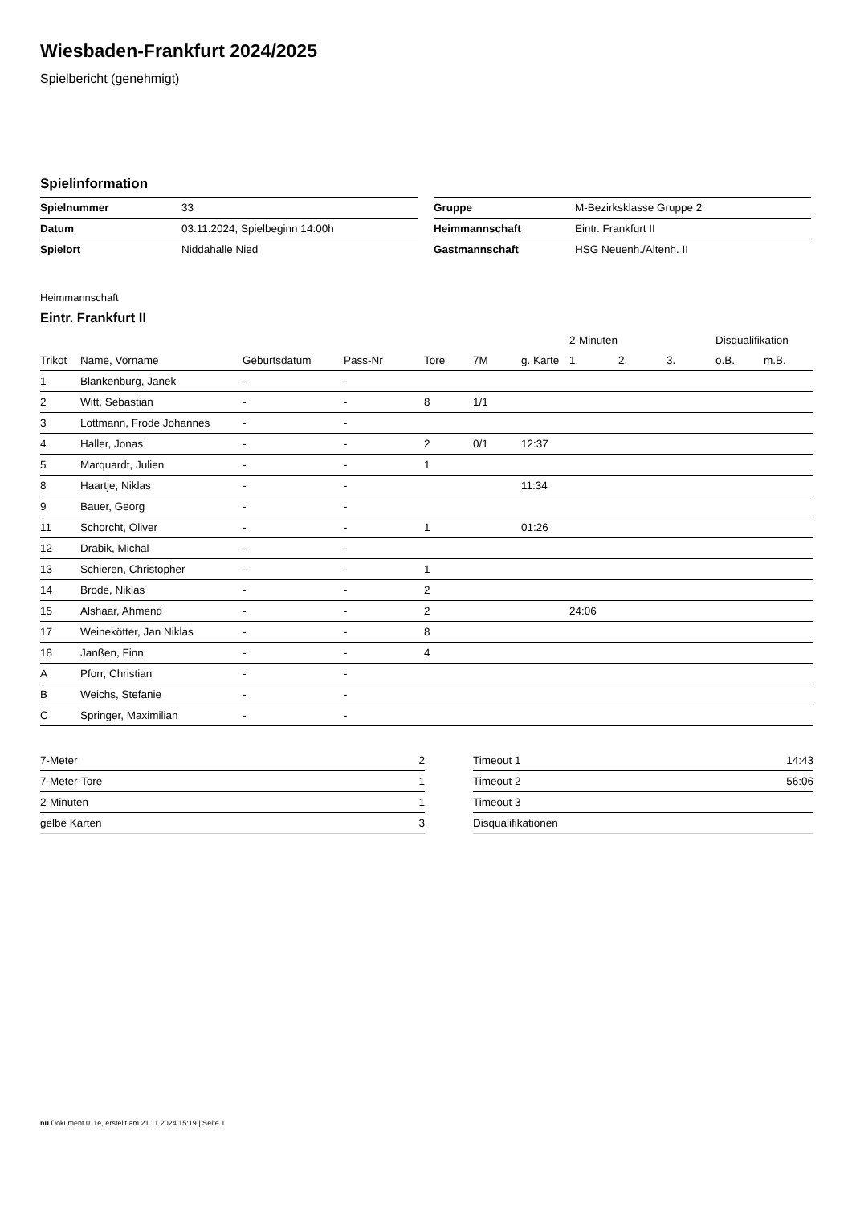Wiesbaden-Frankfurt 2024/2025
Spielbericht (genehmigt)
Spielinformation
| Spielnummer | 33 |
| Datum | 03.11.2024, Spielbeginn 14:00h |
| Spielort | Niddahalle Nied |
| Gruppe | M-Bezirksklasse Gruppe 2 |
| Heimmannschaft | Eintr. Frankfurt II |
| Gastmannschaft | HSG Neuenh./Altenh. II |
Heimmannschaft
Eintr. Frankfurt II
| | | | | | | | 2-Minuten | | | Disqualifikation | |
| --- | --- | --- | --- | --- | --- | --- | --- | --- | --- | --- | --- |
| Trikot | Name, Vorname | Geburtsdatum | Pass-Nr | Tore | 7M | g. Karte | 1. | 2. | 3. | o.B. | m.B. |
| 1 | Blankenburg, Janek | - | - | | | | | | | | |
| 2 | Witt, Sebastian | - | - | 8 | 1/1 | | | | | | |
| 3 | Lottmann, Frode Johannes | - | - | | | | | | | | |
| 4 | Haller, Jonas | - | - | 2 | 0/1 | 12:37 | | | | | |
| 5 | Marquardt, Julien | - | - | 1 | | | | | | | |
| 8 | Haartje, Niklas | - | - | | | 11:34 | | | | | |
| 9 | Bauer, Georg | - | - | | | | | | | | |
| 11 | Schorcht, Oliver | - | - | 1 | | 01:26 | | | | | |
| 12 | Drabik, Michal | - | - | | | | | | | | |
| 13 | Schieren, Christopher | - | - | 1 | | | | | | | |
| 14 | Brode, Niklas | - | - | 2 | | | | | | | |
| 15 | Alshaar, Ahmend | - | - | 2 | | | 24:06 | | | | |
| 17 | Weinekötter, Jan Niklas | - | - | 8 | | | | | | | |
| 18 | Janßen, Finn | - | - | 4 | | | | | | | |
| A | Pforr, Christian | - | - | | | | | | | | |
| B | Weichs, Stefanie | - | - | | | | | | | | |
| C | Springer, Maximilian | - | - | | | | | | | | |
| 7-Meter | 2 |
| 7-Meter-Tore | 1 |
| 2-Minuten | 1 |
| gelbe Karten | 3 |
| Timeout 1 | 14:43 |
| Timeout 2 | 56:06 |
| Timeout 3 | |
| Disqualifikationen | |
nu.Dokument 011e, erstellt am 21.11.2024 15:19 | Seite 1